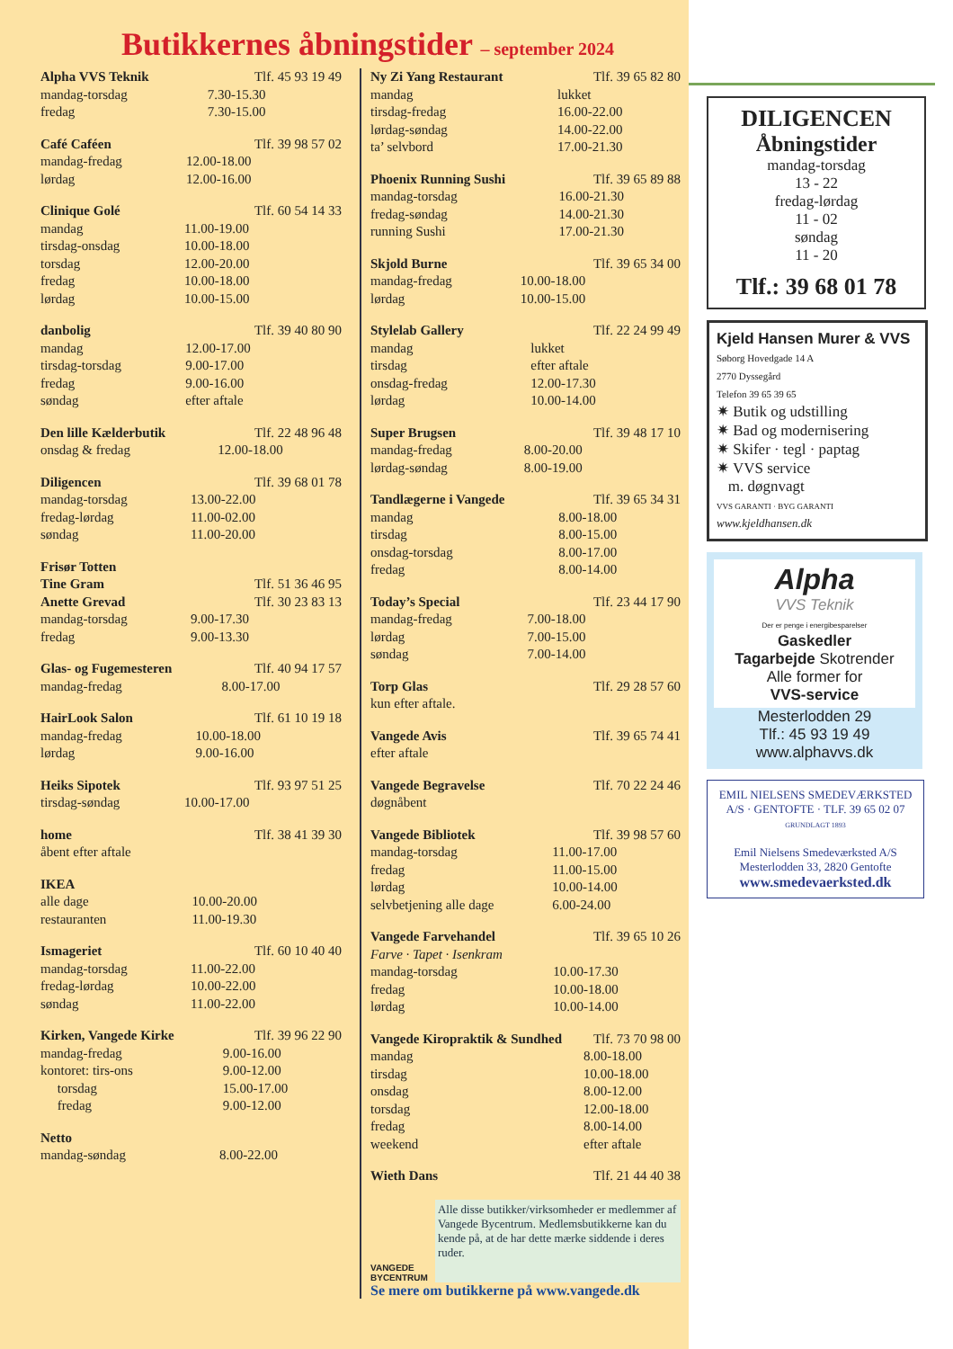Butikkernes åbningstider – september 2024
| Alpha VVS Teknik | Tlf. 45 93 19 49 |
| mandag-torsdag | 7.30-15.30 |
| fredag | 7.30-15.00 |
| Café Caféen | Tlf. 39 98 57 02 |
| mandag-fredag | 12.00-18.00 |
| lørdag | 12.00-16.00 |
| Clinique Golé | Tlf. 60 54 14 33 |
| mandag | 11.00-19.00 |
| tirsdag-onsdag | 10.00-18.00 |
| torsdag | 12.00-20.00 |
| fredag | 10.00-18.00 |
| lørdag | 10.00-15.00 |
| danbolig | Tlf. 39 40 80 90 |
| mandag | 12.00-17.00 |
| tirsdag-torsdag | 9.00-17.00 |
| fredag | 9.00-16.00 |
| søndag | efter aftale |
| Den lille Kælderbutik | Tlf. 22 48 96 48 |
| onsdag & fredag | 12.00-18.00 |
| Diligencen | Tlf. 39 68 01 78 |
| mandag-torsdag | 13.00-22.00 |
| fredag-lørdag | 11.00-02.00 |
| søndag | 11.00-20.00 |
| Frisør Totten | |
| Tine Gram | Tlf. 51 36 46 95 |
| Anette Grevad | Tlf. 30 23 83 13 |
| mandag-torsdag | 9.00-17.30 |
| fredag | 9.00-13.30 |
| Glas- og Fugemesteren | Tlf. 40 94 17 57 |
| mandag-fredag | 8.00-17.00 |
| HairLook Salon | Tlf. 61 10 19 18 |
| mandag-fredag | 10.00-18.00 |
| lørdag | 9.00-16.00 |
| Heiks Sipotek | Tlf. 93 97 51 25 |
| tirsdag-søndag | 10.00-17.00 |
| home | Tlf. 38 41 39 30 |
| åbent efter aftale | |
| IKEA | |
| alle dage | 10.00-20.00 |
| restauranten | 11.00-19.30 |
| Ismageriet | Tlf. 60 10 40 40 |
| mandag-torsdag | 11.00-22.00 |
| fredag-lørdag | 10.00-22.00 |
| søndag | 11.00-22.00 |
| Kirken, Vangede Kirke | Tlf. 39 96 22 90 |
| mandag-fredag | 9.00-16.00 |
| kontoret: tirs-ons | 9.00-12.00 |
| torsdag | 15.00-17.00 |
| fredag | 9.00-12.00 |
| Netto | |
| mandag-søndag | 8.00-22.00 |
| Ny Zi Yang Restaurant | Tlf. 39 65 82 80 |
| mandag | lukket |
| tirsdag-fredag | 16.00-22.00 |
| lørdag-søndag | 14.00-22.00 |
| ta’ selvbord | 17.00-21.30 |
| Phoenix Running Sushi | Tlf. 39 65 89 88 |
| mandag-torsdag | 16.00-21.30 |
| fredag-søndag | 14.00-21.30 |
| running Sushi | 17.00-21.30 |
| Skjold Burne | Tlf. 39 65 34 00 |
| mandag-fredag | 10.00-18.00 |
| lørdag | 10.00-15.00 |
| Stylelab Gallery | Tlf. 22 24 99 49 |
| mandag | lukket |
| tirsdag | efter aftale |
| onsdag-fredag | 12.00-17.30 |
| lørdag | 10.00-14.00 |
| Super Brugsen | Tlf. 39 48 17 10 |
| mandag-fredag | 8.00-20.00 |
| lørdag-søndag | 8.00-19.00 |
| Tandlægerne i Vangede | Tlf. 39 65 34 31 |
| mandag | 8.00-18.00 |
| tirsdag | 8.00-15.00 |
| onsdag-torsdag | 8.00-17.00 |
| fredag | 8.00-14.00 |
| Today’s Special | Tlf. 23 44 17 90 |
| mandag-fredag | 7.00-18.00 |
| lørdag | 7.00-15.00 |
| søndag | 7.00-14.00 |
| Torp Glas | Tlf. 29 28 57 60 |
| kun efter aftale. | |
| Vangede Avis | Tlf. 39 65 74 41 |
| efter aftale | |
| Vangede Begravelse | Tlf. 70 22 24 46 |
| døgnåbent | |
| Vangede Bibliotek | Tlf. 39 98 57 60 |
| mandag-torsdag | 11.00-17.00 |
| fredag | 11.00-15.00 |
| lørdag | 10.00-14.00 |
| selvbetjening alle dage | 6.00-24.00 |
| Vangede Farvehandel | Tlf. 39 65 10 26 |
| Farve · Tapet · Isenkram | |
| mandag-torsdag | 10.00-17.30 |
| fredag | 10.00-18.00 |
| lørdag | 10.00-14.00 |
| Vangede Kiropraktik & Sundhed | Tlf. 73 70 98 00 |
| mandag | 8.00-18.00 |
| tirsdag | 10.00-18.00 |
| onsdag | 8.00-12.00 |
| torsdag | 12.00-18.00 |
| fredag | 8.00-14.00 |
| weekend | efter aftale |
| Wieth Dans | Tlf. 21 44 40 38 |
VANGEDE BYCENTRUM
Alle disse butikker/virksomheder er medlemmer af Vangede Bycentrum. Medlemsbutikkerne kan du kende på, at de har dette mærke siddende i deres ruder.
Se mere om butikkerne på www.vangede.dk
DILIGENCEN
Åbningstider
mandag-torsdag
13 - 22
fredag-lørdag
11 - 02
søndag
11 - 20
Tlf.: 39 68 01 78
Kjeld Hansen Murer & VVS
Søborg Hovedgade 14 A
2770 Dyssegård
Telefon 39 65 39 65
✷ Butik og udstilling
✷ Bad og modernisering
✷ Skifer · tegl · paptag
✷ VVS service
m. døgnvagt
VVS GARANTI · BYG GARANTI
www.kjeldhansen.dk
Alpha
VVS Teknik
Der er penge i energibesparelser
Gaskedler
Tagarbejde Skotrender
Alle former for
VVS-service
Mesterlodden 29
Tlf.: 45 93 19 49
www.alphavvs.dk
EMIL NIELSENS SMEDEVÆRKSTED A/S · GENTOFTE · TLF. 39 65 02 07
GRUNDLAGT 1893
Emil Nielsens Smedeværksted A/S
Mesterlodden 33, 2820 Gentofte
www.smedevaerksted.dk